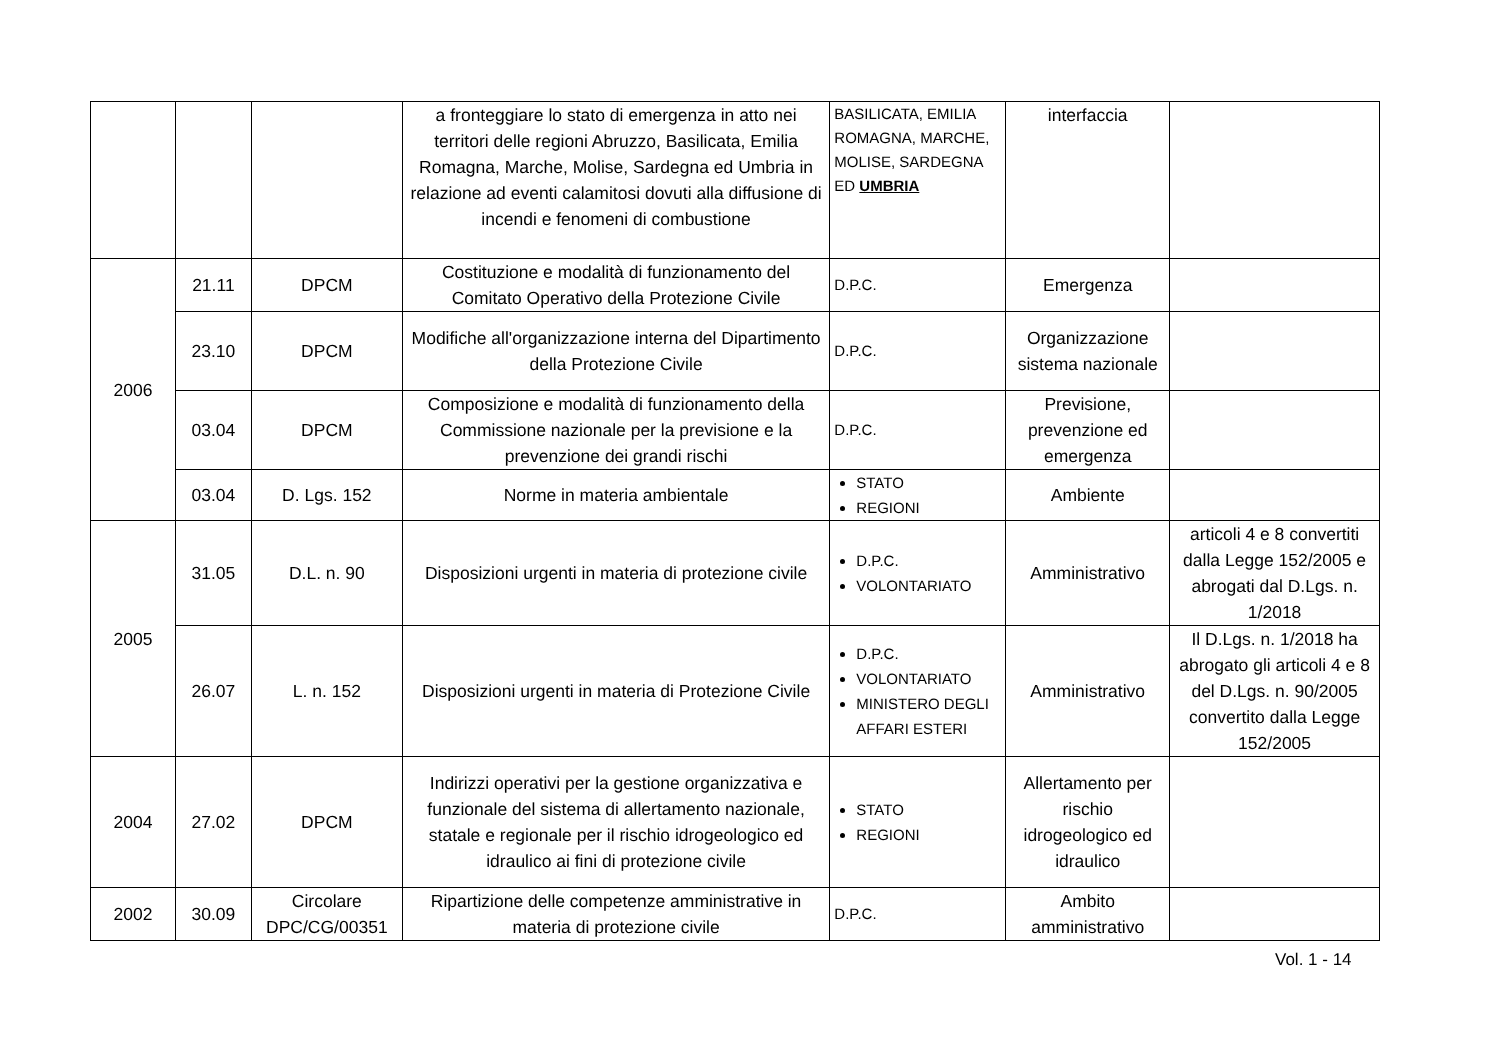| | | | a fronteggiare lo stato di emergenza in atto nei territori delle regioni Abruzzo, Basilicata, Emilia Romagna, Marche, Molise, Sardegna ed Umbria in relazione ad eventi calamitosi dovuti alla diffusione di incendi e fenomeni di combustione | BASILICATA, EMILIA ROMAGNA, MARCHE, MOLISE, SARDEGNA ED UMBRIA | interfaccia | |
| 2006 | 21.11 | DPCM | Costituzione e modalità di funzionamento del Comitato Operativo della Protezione Civile | D.P.C. | Emergenza | |
| | 23.10 | DPCM | Modifiche all'organizzazione interna del Dipartimento della Protezione Civile | D.P.C. | Organizzazione sistema nazionale | |
| | 03.04 | DPCM | Composizione e modalità di funzionamento della Commissione nazionale per la previsione e la prevenzione dei grandi rischi | D.P.C. | Previsione, prevenzione ed emergenza | |
| | 03.04 | D. Lgs. 152 | Norme in materia ambientale | STATO REGIONI | Ambiente | |
| 2005 | 31.05 | D.L. n. 90 | Disposizioni urgenti in materia di protezione civile | D.P.C. VOLONTARIATO | Amministrativo | articoli 4 e 8 convertiti dalla Legge 152/2005 e abrogati dal D.Lgs. n. 1/2018 |
| | 26.07 | L. n. 152 | Disposizioni urgenti in materia di Protezione Civile | D.P.C. VOLONTARIATO MINISTERO DEGLI AFFARI ESTERI | Amministrativo | Il D.Lgs. n. 1/2018 ha abrogato gli articoli 4 e 8 del D.Lgs. n. 90/2005 convertito dalla Legge 152/2005 |
| 2004 | 27.02 | DPCM | Indirizzi operativi per la gestione organizzativa e funzionale del sistema di allertamento nazionale, statale e regionale per il rischio idrogeologico ed idraulico ai fini di protezione civile | STATO REGIONI | Allertamento per rischio idrogeologico ed idraulico | |
| 2002 | 30.09 | Circolare DPC/CG/00351 | Ripartizione delle competenze amministrative in materia di protezione civile | D.P.C. | Ambito amministrativo | |
Vol. 1 - 14